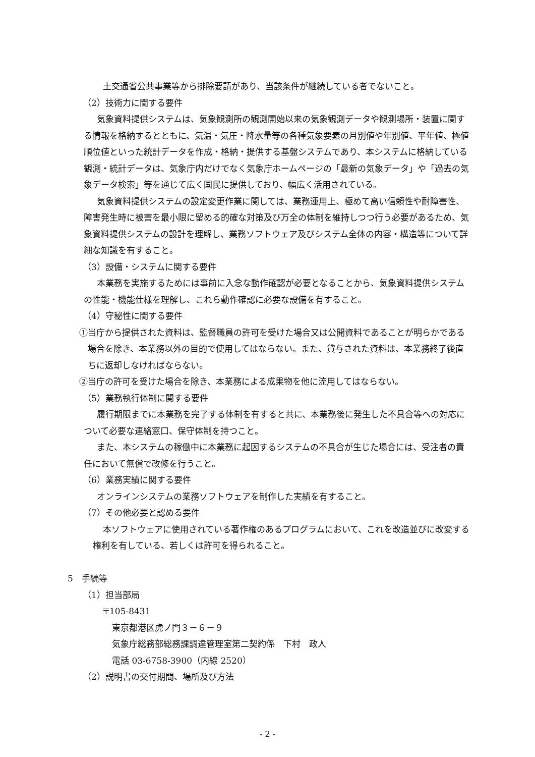土交通省公共事業等から排除要請があり、当該条件が継続している者でないこと。
（2）技術力に関する要件
気象資料提供システムは、気象観測所の観測開始以来の気象観測データや観測場所・装置に関する情報を格納するとともに、気温・気圧・降水量等の各種気象要素の月別値や年別値、平年値、極値順位値といった統計データを作成・格納・提供する基盤システムであり、本システムに格納している観測・統計データは、気象庁内だけでなく気象庁ホームページの「最新の気象データ」や「過去の気象データ検索」等を通じて広く国民に提供しており、幅広く活用されている。
気象資料提供システムの設定変更作業に関しては、業務運用上、極めて高い信頼性や耐障害性、障害発生時に被害を最小限に留める的確な対策及び万全の体制を維持しつつ行う必要があるため、気象資料提供システムの設計を理解し、業務ソフトウェア及びシステム全体の内容・構造等について詳細な知識を有すること。
（3）設備・システムに関する要件
本業務を実施するためには事前に入念な動作確認が必要となることから、気象資料提供システムの性能・機能仕様を理解し、これら動作確認に必要な設備を有すること。
（4）守秘性に関する要件
①当庁から提供された資料は、監督職員の許可を受けた場合又は公開資料であることが明らかである場合を除き、本業務以外の目的で使用してはならない。また、貸与された資料は、本業務終了後直ちに返却しなければならない。
②当庁の許可を受けた場合を除き、本業務による成果物を他に流用してはならない。
（5）業務執行体制に関する要件
履行期限までに本業務を完了する体制を有すると共に、本業務後に発生した不具合等への対応について必要な連絡窓口、保守体制を持つこと。
また、本システムの稼働中に本業務に起因するシステムの不具合が生じた場合には、受注者の責任において無償で改修を行うこと。
（6）業務実績に関する要件
オンラインシステムの業務ソフトウェアを制作した実績を有すること。
（7）その他必要と認める要件
本ソフトウェアに使用されている著作権のあるプログラムにおいて、これを改造並びに改変する権利を有している、若しくは許可を得られること。
5　手続等
（1）担当部局
〒105-8431
東京都港区虎ノ門３－６－９
気象庁総務部総務課調達管理室第二契約係　下村　政人
電話 03-6758-3900（内線 2520）
（2）説明書の交付期間、場所及び方法
- 2 -